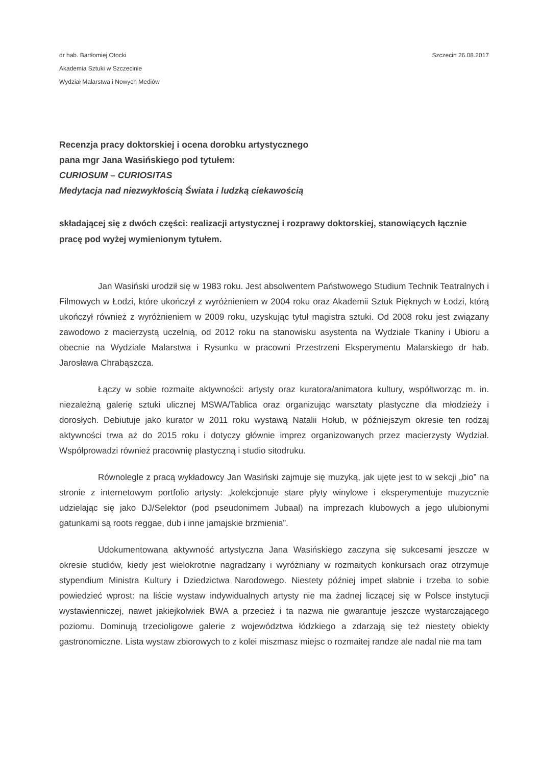dr hab. Bartłomiej Otocki
Akademia Sztuki w Szczecinie
Wydział Malarstwa i Nowych Mediów
Szczecin 26.08.2017
Recenzja pracy doktorskiej i ocena dorobku artystycznego
pana mgr Jana Wasińskiego pod tytułem:
CURIOSUM – CURIOSITAS
Medytacja nad niezwykłością Świata i ludzką ciekawością
składającej się z dwóch części: realizacji artystycznej i rozprawy doktorskiej, stanowiących łącznie pracę pod wyżej wymienionym tytułem.
Jan Wasiński urodził się w 1983 roku. Jest absolwentem Państwowego Studium Technik Teatralnych i Filmowych w Łodzi, które ukończył z wyróżnieniem w 2004 roku oraz Akademii Sztuk Pięknych w Łodzi, którą ukończył również z wyróżnieniem w 2009 roku, uzyskując tytuł magistra sztuki. Od 2008 roku jest związany zawodowo z macierzystą uczelnią, od 2012 roku na stanowisku asystenta na Wydziale Tkaniny i Ubioru a obecnie na Wydziale Malarstwa i Rysunku w pracowni Przestrzeni Eksperymentu Malarskiego dr hab. Jarosława Chrabąszcza.
Łączy w sobie rozmaite aktywności: artysty oraz kuratora/animatora kultury, współtworząc m. in. niezależną galerię sztuki ulicznej MSWA/Tablica oraz organizując warsztaty plastyczne dla młodzieży i dorosłych. Debiutuje jako kurator w 2011 roku wystawą Natalii Hołub, w późniejszym okresie ten rodzaj aktywności trwa aż do 2015 roku i dotyczy głównie imprez organizowanych przez macierzysty Wydział. Współprowadzi również pracownię plastyczną i studio sitodruku.
Równolegle z pracą wykładowcy Jan Wasiński zajmuje się muzyką, jak ujęte jest to w sekcji „bio” na stronie z internetowym portfolio artysty: „kolekcjonuje stare płyty winylowe i eksperymentuje muzycznie udzielając się jako DJ/Selektor (pod pseudonimem Jubaal) na imprezach klubowych a jego ulubionymi gatunkami są roots reggae, dub i inne jamajskie brzmienia”.
Udokumentowana aktywność artystyczna Jana Wasińskiego zaczyna się sukcesami jeszcze w okresie studiów, kiedy jest wielokrotnie nagradzany i wyróżniany w rozmaitych konkursach oraz otrzymuje stypendium Ministra Kultury i Dziedzictwa Narodowego. Niestety później impet słabnie i trzeba to sobie powiedzieć wprost: na liście wystaw indywidualnych artysty nie ma żadnej liczącej się w Polsce instytucji wystawienniczej, nawet jakiejkolwiek BWA a przecież i ta nazwa nie gwarantuje jeszcze wystarczającego poziomu. Dominują trzecioligowe galerie z województwa łódzkiego a zdarzają się też niestety obiekty gastronomiczne. Lista wystaw zbiorowych to z kolei miszmasz miejsc o rozmaitej randze ale nadal nie ma tam